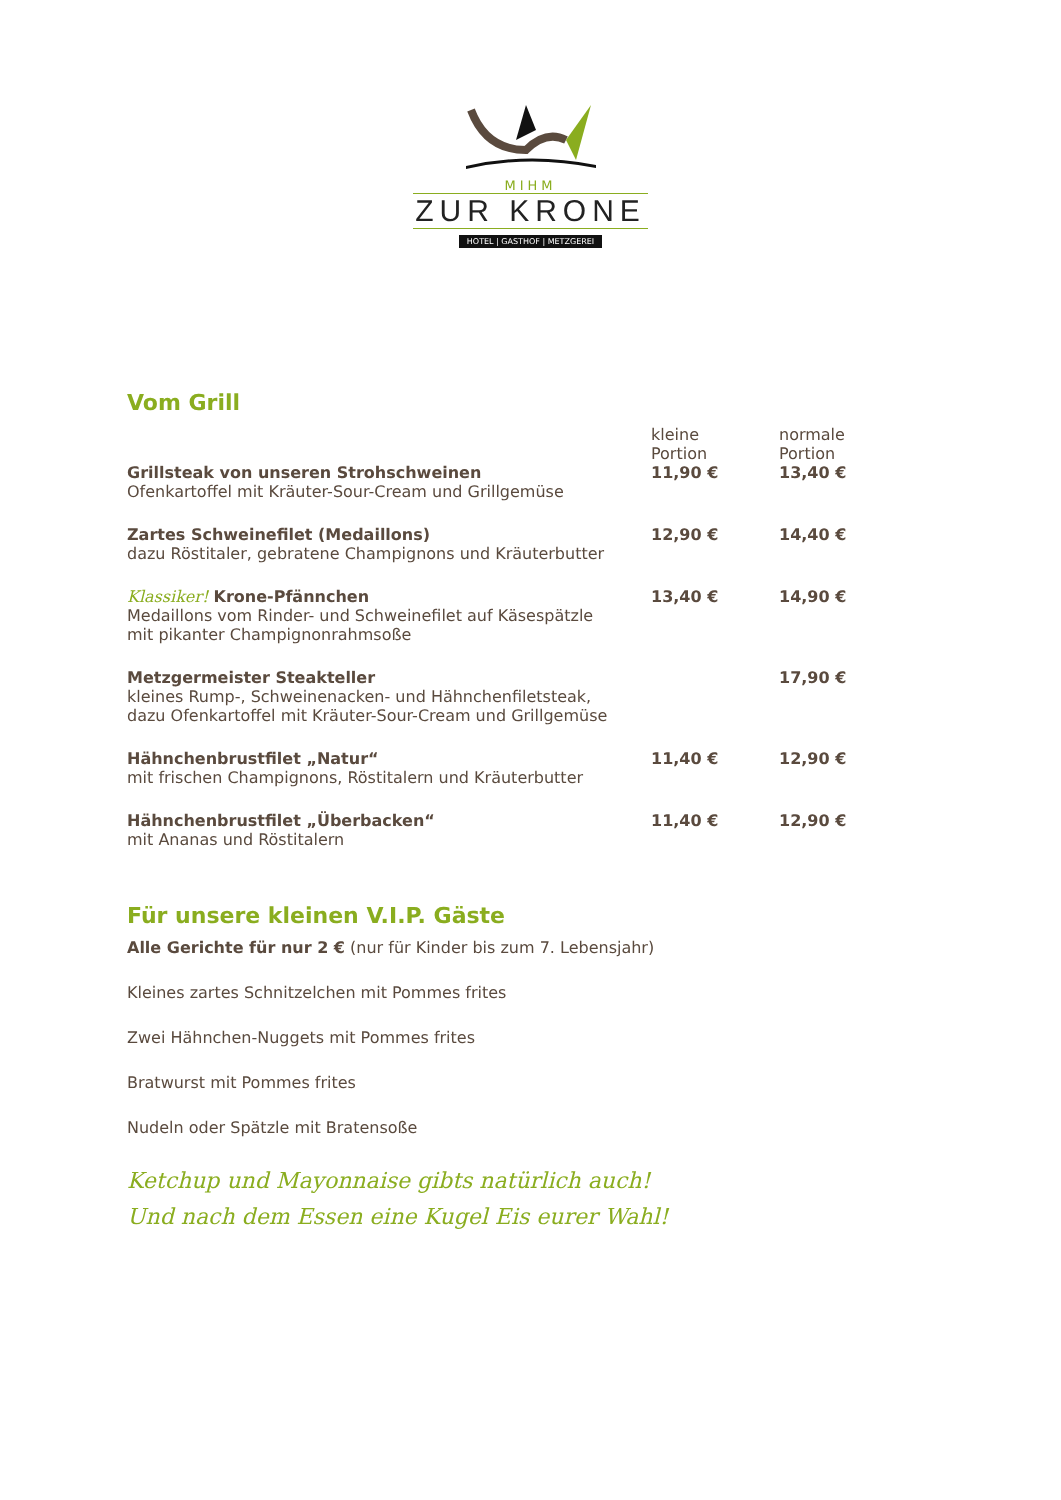MIHM
ZUR KRONE
HOTEL | GASTHOF | METZGEREI
Vom Grill
| | kleine Portion | normale Portion |
| --- | --- | --- |
| Grillsteak von unseren Strohschweinen Ofenkartoffel mit Kräuter-Sour-Cream und Grillgemüse | 11,90 € | 13,40 € |
| Zartes Schweinefilet (Medaillons) dazu Röstitaler, gebratene Champignons und Kräuterbutter | 12,90 € | 14,40 € |
| Klassiker! Krone-Pfännchen Medaillons vom Rinder- und Schweinefilet auf Käsespätzle mit pikanter Champignonrahmsoße | 13,40 € | 14,90 € |
| Metzgermeister Steakteller kleines Rump-, Schweinenacken- und Hähnchenfiletsteak, dazu Ofenkartoffel mit Kräuter-Sour-Cream und Grillgemüse | | 17,90 € |
| Hähnchenbrustfilet „Natur“ mit frischen Champignons, Röstitalern und Kräuterbutter | 11,40 € | 12,90 € |
| Hähnchenbrustfilet „Überbacken“ mit Ananas und Röstitalern | 11,40 € | 12,90 € |
Für unsere kleinen V.I.P. Gäste
Alle Gerichte für nur 2 € (nur für Kinder bis zum 7. Lebensjahr)
Kleines zartes Schnitzelchen mit Pommes frites
Zwei Hähnchen-Nuggets mit Pommes frites
Bratwurst mit Pommes frites
Nudeln oder Spätzle mit Bratensoße
Ketchup und Mayonnaise gibts natürlich auch!
Und nach dem Essen eine Kugel Eis eurer Wahl!